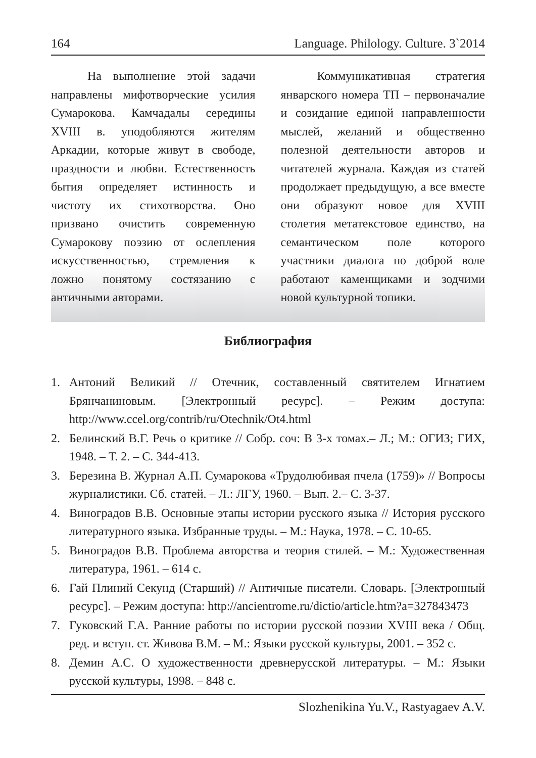164 Language. Philology. Culture. 3`2014
На выполнение этой задачи направлены мифотворческие усилия Сумарокова. Камчадалы середины XVIII в. уподобляются жителям Аркадии, которые живут в свободе, праздности и любви. Естественность бытия определяет истинность и чистоту их стихотворства. Оно призвано очистить современную Сумарокову поэзию от ослепления искусственностью, стремления к ложно понятому состязанию с античными авторами.
Коммуникативная стратегия январского номера ТП – первоначалие и созидание единой направленности мыслей, желаний и общественно полезной деятельности авторов и читателей журнала. Каждая из статей продолжает предыдущую, а все вместе они образуют новое для XVIII столетия метатекстовое единство, на семантическом поле которого участники диалога по доброй воле работают каменщиками и зодчими новой культурной топики.
Библиография
1. Антоний Великий // Отечник, составленный святителем Игнатием Брянчаниновым. [Электронный ресурс]. – Режим доступа: http://www.ccel.org/contrib/ru/Otechnik/Ot4.html
2. Белинский В.Г. Речь о критике // Собр. соч: В 3-х томах.– Л.; М.: ОГИЗ; ГИХ, 1948. – Т. 2. – С. 344-413.
3. Березина В. Журнал А.П. Сумарокова «Трудолюбивая пчела (1759)» // Вопросы журналистики. Сб. статей. – Л.: ЛГУ, 1960. – Вып. 2.– С. 3-37.
4. Виноградов В.В. Основные этапы истории русского языка // История русского литературного языка. Избранные труды. – М.: Наука, 1978. – С. 10-65.
5. Виноградов В.В. Проблема авторства и теория стилей. – М.: Художественная литература, 1961. – 614 с.
6. Гай Плиний Секунд (Старший) // Античные писатели. Словарь. [Электронный ресурс]. – Режим доступа: http://ancientrome.ru/dictio/article.htm?a=327843473
7. Гуковский Г.А. Ранние работы по истории русской поэзии XVIII века / Общ. ред. и вступ. ст. Живова В.М. – М.: Языки русской культуры, 2001. – 352 с.
8. Демин А.С. О художественности древнерусской литературы. – М.: Языки русской культуры, 1998. – 848 с.
Slozhenikina Yu.V., Rastyagaev A.V.